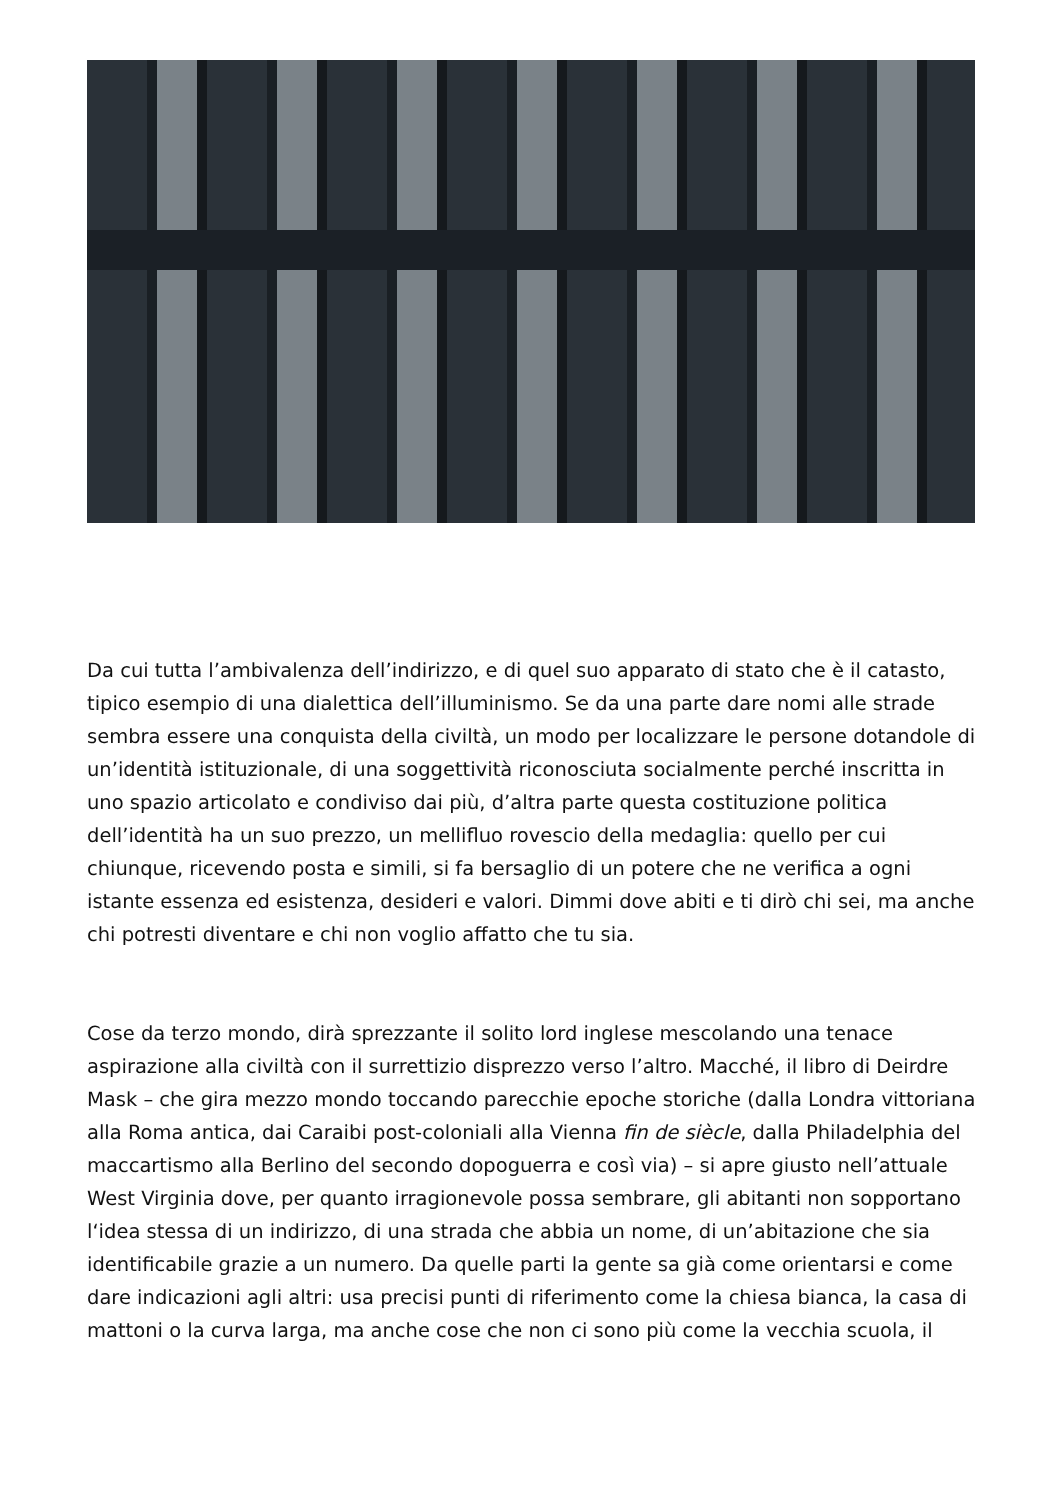Da cui tutta l’ambivalenza dell’indirizzo, e di quel suo apparato di stato che è il catasto, tipico esempio di una dialettica dell’illuminismo. Se da una parte dare nomi alle strade sembra essere una conquista della civiltà, un modo per localizzare le persone dotandole di un’identità istituzionale, di una soggettività riconosciuta socialmente perché inscritta in uno spazio articolato e condiviso dai più, d’altra parte questa costituzione politica dell’identità ha un suo prezzo, un mellifluo rovescio della medaglia: quello per cui chiunque, ricevendo posta e simili, si fa bersaglio di un potere che ne verifica a ogni istante essenza ed esistenza, desideri e valori. Dimmi dove abiti e ti dirò chi sei, ma anche chi potresti diventare e chi non voglio affatto che tu sia.
Cose da terzo mondo, dirà sprezzante il solito lord inglese mescolando una tenace aspirazione alla civiltà con il surrettizio disprezzo verso l’altro. Macché, il libro di Deirdre Mask – che gira mezzo mondo toccando parecchie epoche storiche (dalla Londra vittoriana alla Roma antica, dai Caraibi post-coloniali alla Vienna fin de siècle, dalla Philadelphia del maccartismo alla Berlino del secondo dopoguerra e così via) – si apre giusto nell’attuale West Virginia dove, per quanto irragionevole possa sembrare, gli abitanti non sopportano l‘idea stessa di un indirizzo, di una strada che abbia un nome, di un’abitazione che sia identificabile grazie a un numero. Da quelle parti la gente sa già come orientarsi e come dare indicazioni agli altri: usa precisi punti di riferimento come la chiesa bianca, la casa di mattoni o la curva larga, ma anche cose che non ci sono più come la vecchia scuola, il